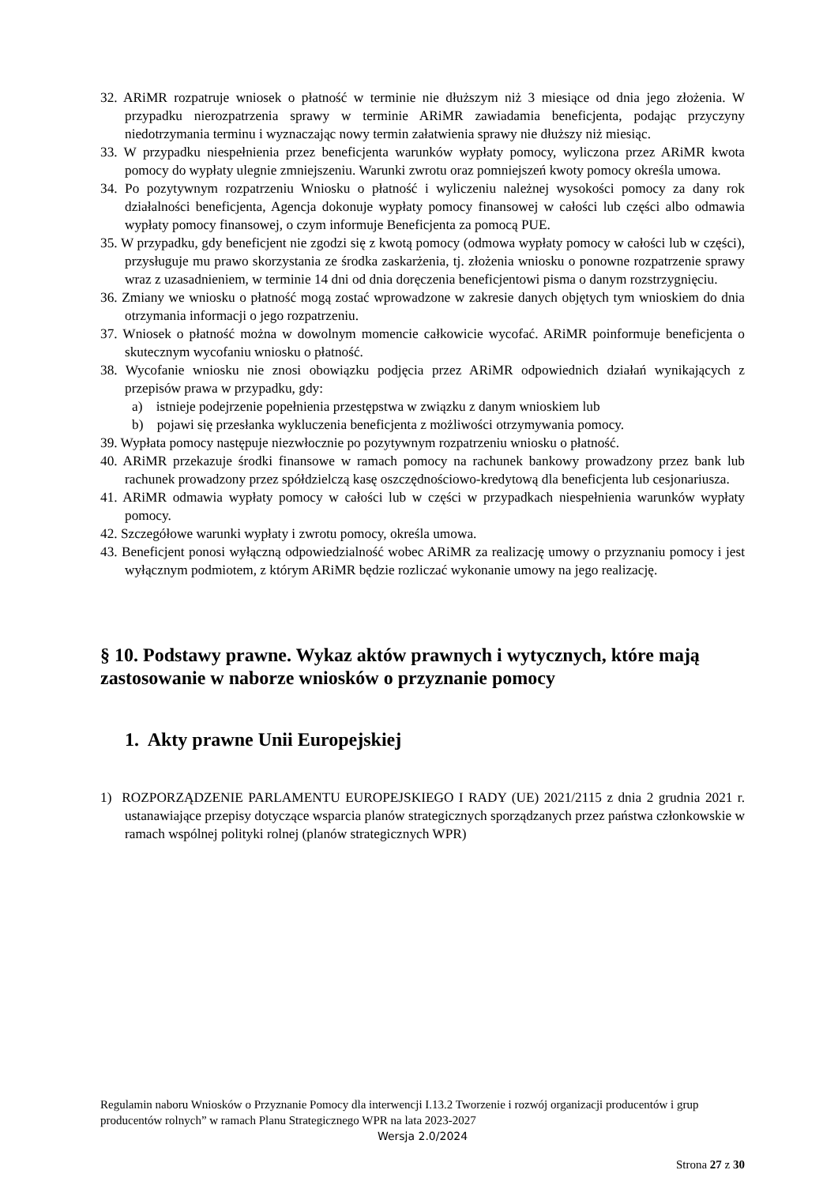32. ARiMR rozpatruje wniosek o płatność w terminie nie dłuższym niż 3 miesiące od dnia jego złożenia. W przypadku nierozpatrzenia sprawy w terminie ARiMR zawiadamia beneficjenta, podając przyczyny niedotrzymania terminu i wyznaczając nowy termin załatwienia sprawy nie dłuższy niż miesiąc.
33. W przypadku niespełnienia przez beneficjenta warunków wypłaty pomocy, wyliczona przez ARiMR kwota pomocy do wypłaty ulegnie zmniejszeniu. Warunki zwrotu oraz pomniejszeń kwoty pomocy określa umowa.
34. Po pozytywnym rozpatrzeniu Wniosku o płatność i wyliczeniu należnej wysokości pomocy za dany rok działalności beneficjenta, Agencja dokonuje wypłaty pomocy finansowej w całości lub części albo odmawia wypłaty pomocy finansowej, o czym informuje Beneficjenta za pomocą PUE.
35. W przypadku, gdy beneficjent nie zgodzi się z kwotą pomocy (odmowa wypłaty pomocy w całości lub w części), przysługuje mu prawo skorzystania ze środka zaskarżenia, tj. złożenia wniosku o ponowne rozpatrzenie sprawy wraz z uzasadnieniem, w terminie 14 dni od dnia doręczenia beneficjentowi pisma o danym rozstrzygnięciu.
36. Zmiany we wniosku o płatność mogą zostać wprowadzone w zakresie danych objętych tym wnioskiem do dnia otrzymania informacji o jego rozpatrzeniu.
37. Wniosek o płatność można w dowolnym momencie całkowicie wycofać. ARiMR poinformuje beneficjenta o skutecznym wycofaniu wniosku o płatność.
38. Wycofanie wniosku nie znosi obowiązku podjęcia przez ARiMR odpowiednich działań wynikających z przepisów prawa w przypadku, gdy:
a) istnieje podejrzenie popełnienia przestępstwa w związku z danym wnioskiem lub
b) pojawi się przesłanka wykluczenia beneficjenta z możliwości otrzymywania pomocy.
39. Wypłata pomocy następuje niezwłocznie po pozytywnym rozpatrzeniu wniosku o płatność.
40. ARiMR przekazuje środki finansowe w ramach pomocy na rachunek bankowy prowadzony przez bank lub rachunek prowadzony przez spółdzielczą kasę oszczędnościowo-kredytową dla beneficjenta lub cesjonariusza.
41. ARiMR odmawia wypłaty pomocy w całości lub w części w przypadkach niespełnienia warunków wypłaty pomocy.
42. Szczegółowe warunki wypłaty i zwrotu pomocy, określa umowa.
43. Beneficjent ponosi wyłączną odpowiedzialność wobec ARiMR za realizację umowy o przyznaniu pomocy i jest wyłącznym podmiotem, z którym ARiMR będzie rozliczać wykonanie umowy na jego realizację.
§ 10. Podstawy prawne. Wykaz aktów prawnych i wytycznych, które mają zastosowanie w naborze wniosków o przyznanie pomocy
1. Akty prawne Unii Europejskiej
1) ROZPORZĄDZENIE PARLAMENTU EUROPEJSKIEGO I RADY (UE) 2021/2115 z dnia 2 grudnia 2021 r. ustanawiające przepisy dotyczące wsparcia planów strategicznych sporządzanych przez państwa członkowskie w ramach wspólnej polityki rolnej (planów strategicznych WPR)
Regulamin naboru Wniosków o Przyznanie Pomocy dla interwencji I.13.2 Tworzenie i rozwój organizacji producentów i grup producentów rolnych” w ramach Planu Strategicznego WPR na lata 2023-2027
Wersja 2.0/2024
Strona 27 z 30